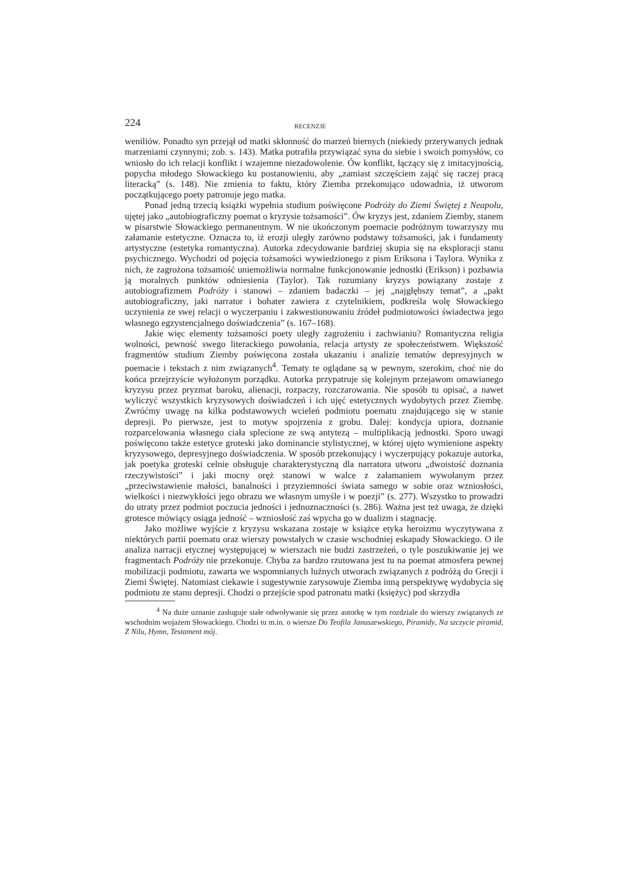224 RECENZJE
weniliów. Ponadto syn przejął od matki skłonność do marzeń biernych (niekiedy przerywanych jednak marzeniami czynnymi; zob. s. 143). Matka potrafiła przywiązać syna do siebie i swoich pomysłów, co wniosło do ich relacji konflikt i wzajemne niezadowolenie. Ów konflikt, łączący się z imitacyjnością, popycha młodego Słowackiego ku postanowieniu, aby „zamiast szczęściem zająć się raczej pracą literacką” (s. 148). Nie zmienia to faktu, który Ziemba przekonująco udowadnia, iż utworom początkującego poety patronuje jego matka.
Ponad jedną trzecią książki wypełnia studium poświęcone Podróży do Ziemi Świętej z Neapolu, ujętej jako „autobiograficzny poemat o kryzysie tożsamości”. Ów kryzys jest, zdaniem Ziemby, stanem w pisarstwie Słowackiego permanentnym. W nie ukończonym poemacie podróżnym towarzyszy mu załamanie estetyczne. Oznacza to, iż erozji uległy zarówno podstawy tożsamości, jak i fundamenty artystyczne (estetyka romantyczna). Autorka zdecydowanie bardziej skupia się na eksploracji stanu psychicznego. Wychodzi od pojęcia tożsamości wywiedzionego z pism Eriksona i Taylora. Wynika z nich, że zagrożona tożsamość uniemożliwia normalne funkcjonowanie jednostki (Erikson) i pozbawia ją moralnych punktów odniesienia (Taylor). Tak rozumiany kryzys powiązany zostaje z autobiografizmem Podróży i stanowi – zdaniem badaczki – jej „najgłębszy temat”, a „pakt autobiograficzny, jaki narrator i bohater zawiera z czytelnikiem, podkreśla wolę Słowackiego uczynienia ze swej relacji o wyczerpaniu i zakwestionowaniu źródeł podmiotowości świadectwa jego własnego egzystencjalnego doświadczenia” (s. 167–168).
Jakie więc elementy tożsamości poety uległy zagrożeniu i zachwianiu? Romantyczna religia wolności, pewność swego literackiego powołania, relacja artysty ze społeczeństwem. Większość fragmentów studium Ziemby poświęcona została ukazaniu i analizie tematów depresyjnych w poemacie i tekstach z nim związanych<sup>4</sup>. Tematy te oglądane są w pewnym, szerokim, choć nie do końca przejrzyście wyłożonym porządku. Autorka przypatruje się kolejnym przejawom omawianego kryzysu przez pryzmat baroku, alienacji, rozpaczy, rozczarowania. Nie sposób tu opisać, a nawet wyliczyć wszystkich kryzysowych doświadczeń i ich ujęć estetycznych wydobytych przez Ziembę. Zwróćmy uwagę na kilka podstawowych wcieleń podmiotu poematu znajdującego się w stanie depresji. Po pierwsze, jest to motyw spojrzenia z grobu. Dalej: kondycja upiora, doznanie rozparcelowania własnego ciała splecione ze swą antytezą – multiplikacją jednostki. Sporo uwagi poświęcono także estetyce groteski jako dominancie stylistycznej, w której ujęto wymienione aspekty kryzysowego, depresyjnego doświadczenia. W sposób przekonujący i wyczerpujący pokazuje autorka, jak poetyka groteski celnie obsługuje charakterystyczną dla narratora utworu „dwoistość doznania rzeczywistości” i jaki mocny oręż stanowi w walce z załamaniem wywołanym przez „przeciwstawienie małości, banalności i przyziemności świata samego w sobie oraz wzniosłości, wielkości i niezwykłości jego obrazu we własnym umyśle i w poezji” (s. 277). Wszystko to prowadzi do utraty przez podmiot poczucia jedności i jednoznaczności (s. 286). Ważna jest też uwaga, że dzięki grotesce mówiący osiąga jedność – wzniosłość zaś wpycha go w dualizm i stagnację.
Jako możliwe wyjście z kryzysu wskazana zostaje w książce etyka heroizmu wyczytywana z niektórych partii poematu oraz wierszy powstałych w czasie wschodniej eskapady Słowackiego. O ile analiza narracji etycznej występującej w wierszach nie budzi zastrzeżeń, o tyle poszukiwanie jej we fragmentach Podróży nie przekonuje. Chyba za bardzo rzutowana jest tu na poemat atmosfera pewnej mobilizacji podmiotu, zawarta we wspomnianych luźnych utworach związanych z podróżą do Grecji i Ziemi Świętej. Natomiast ciekawie i sugestywnie zarysowuje Ziemba inną perspektywę wydobycia się podmiotu ze stanu depresji. Chodzi o przejście spod patronatu matki (księżyc) pod skrzydła
<sup>4</sup> Na duże uznanie zasługuje stałe odwoływanie się przez autorkę w tym rozdziale do wierszy związanych ze wschodnim wojażem Słowackiego. Chodzi tu m.in. o wiersze Do Teofila Januszewskiego, Piramidy, Na szczycie piramid, Z Nilu, Hymn, Testament mój.